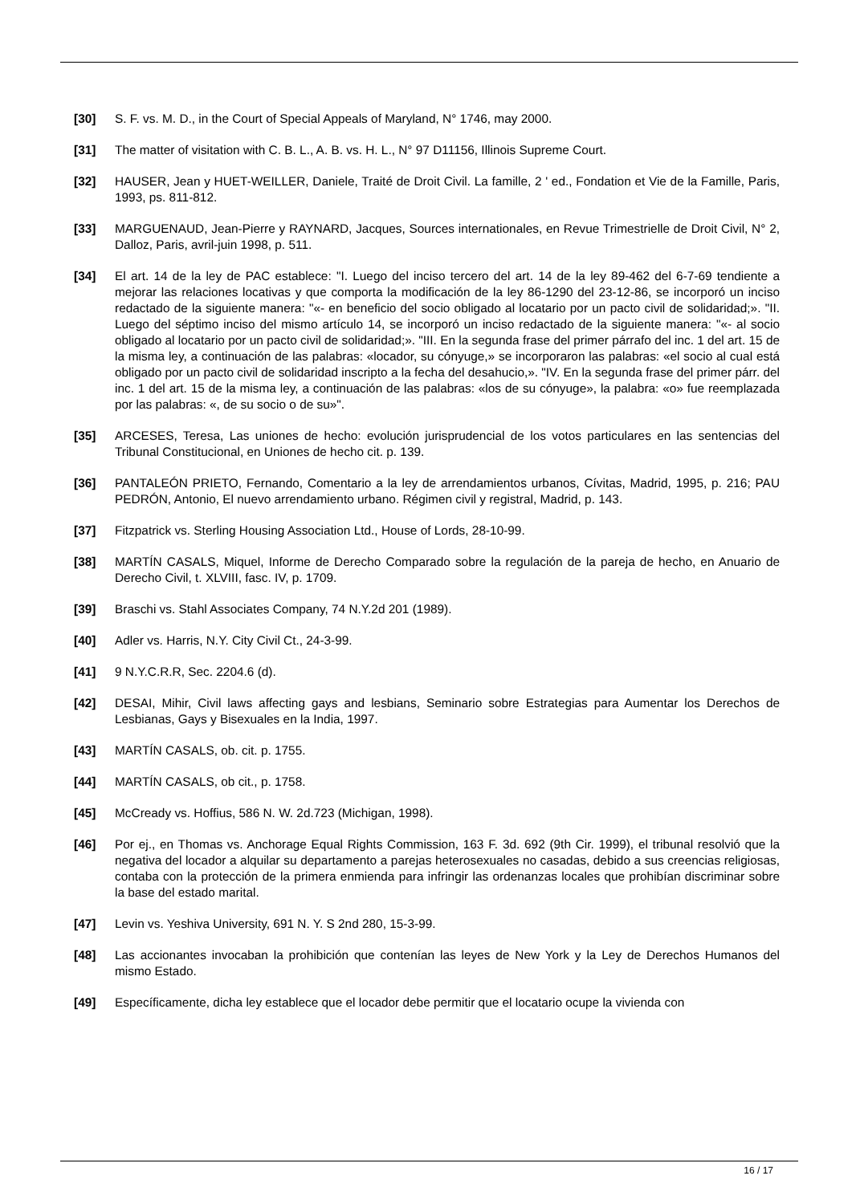[30] S. F. vs. M. D., in the Court of Special Appeals of Maryland, N° 1746, may 2000.
[31] The matter of visitation with C. B. L., A. B. vs. H. L., N° 97 D11156, Illinois Supreme Court.
[32] HAUSER, Jean y HUET-WEILLER, Daniele, Traité de Droit Civil. La famille, 2 ' ed., Fondation et Vie de la Famille, Paris, 1993, ps. 811-812.
[33] MARGUENAUD, Jean-Pierre y RAYNARD, Jacques, Sources internationales, en Revue Trimestrielle de Droit Civil, N° 2, Dalloz, Paris, avril-juin 1998, p. 511.
[34] El art. 14 de la ley de PAC establece: "I. Luego del inciso tercero del art. 14 de la ley 89-462 del 6-7-69 tendiente a mejorar las relaciones locativas y que comporta la modificación de la ley 86-1290 del 23-12-86, se incorporó un inciso redactado de la siguiente manera: "«- en beneficio del socio obligado al locatario por un pacto civil de solidaridad;». "II. Luego del séptimo inciso del mismo artículo 14, se incorporó un inciso redactado de la siguiente manera: "«- al socio obligado al locatario por un pacto civil de solidaridad;». "III. En la segunda frase del primer párrafo del inc. 1 del art. 15 de la misma ley, a continuación de las palabras: «locador, su cónyuge,» se incorporaron las palabras: «el socio al cual está obligado por un pacto civil de solidaridad inscripto a la fecha del desahucio,». "IV. En la segunda frase del primer párr. del inc. 1 del art. 15 de la misma ley, a continuación de las palabras: «los de su cónyuge», la palabra: «o» fue reemplazada por las palabras: «, de su socio o de su»".
[35] ARCESES, Teresa, Las uniones de hecho: evolución jurisprudencial de los votos particulares en las sentencias del Tribunal Constitucional, en Uniones de hecho cit. p. 139.
[36] PANTALEÓN PRIETO, Fernando, Comentario a la ley de arrendamientos urbanos, Cívitas, Madrid, 1995, p. 216; PAU PEDRÓN, Antonio, El nuevo arrendamiento urbano. Régimen civil y registral, Madrid, p. 143.
[37] Fitzpatrick vs. Sterling Housing Association Ltd., House of Lords, 28-10-99.
[38] MARTÍN CASALS, Miquel, Informe de Derecho Comparado sobre la regulación de la pareja de hecho, en Anuario de Derecho Civil, t. XLVIII, fasc. IV, p. 1709.
[39] Braschi vs. Stahl Associates Company, 74 N.Y.2d 201 (1989).
[40] Adler vs. Harris, N.Y. City Civil Ct., 24-3-99.
[41] 9 N.Y.C.R.R, Sec. 2204.6 (d).
[42] DESAI, Mihir, Civil laws affecting gays and lesbians, Seminario sobre Estrategias para Aumentar los Derechos de Lesbianas, Gays y Bisexuales en la India, 1997.
[43] MARTÍN CASALS, ob. cit. p. 1755.
[44] MARTÍN CASALS, ob cit., p. 1758.
[45] McCready vs. Hoffius, 586 N. W. 2d.723 (Michigan, 1998).
[46] Por ej., en Thomas vs. Anchorage Equal Rights Commission, 163 F. 3d. 692 (9th Cir. 1999), el tribunal resolvió que la negativa del locador a alquilar su departamento a parejas heterosexuales no casadas, debido a sus creencias religiosas, contaba con la protección de la primera enmienda para infringir las ordenanzas locales que prohibían discriminar sobre la base del estado marital.
[47] Levin vs. Yeshiva University, 691 N. Y. S 2nd 280, 15-3-99.
[48] Las accionantes invocaban la prohibición que contenían las leyes de New York y la Ley de Derechos Humanos del mismo Estado.
[49] Específicamente, dicha ley establece que el locador debe permitir que el locatario ocupe la vivienda con
16 / 17